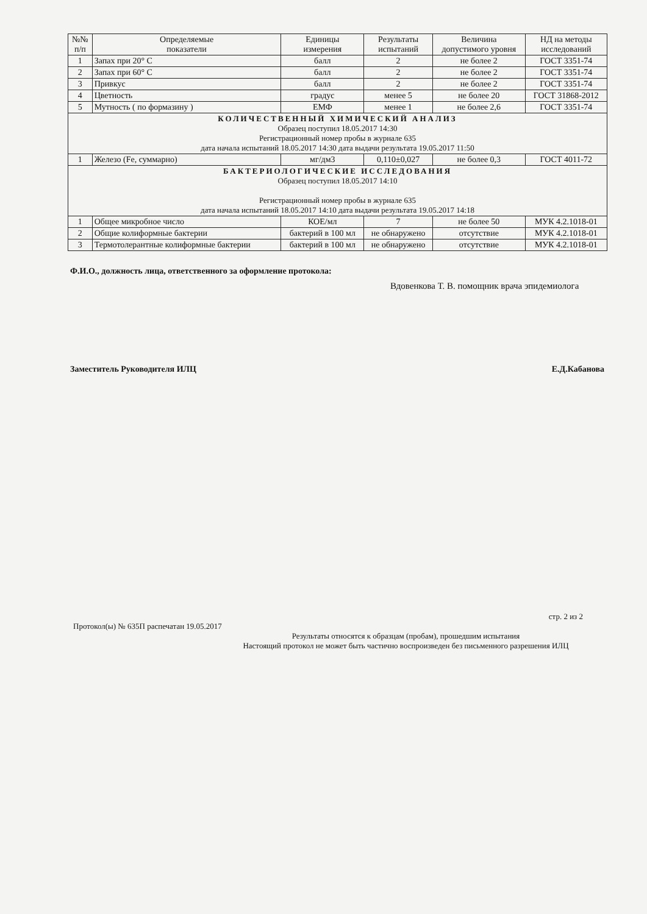| №№ п/п | Определяемые показатели | Единицы измерения | Результаты испытаний | Величина допустимого уровня | НД на методы исследований |
| --- | --- | --- | --- | --- | --- |
| 1 | Запах при 20° С | балл | 2 | не более 2 | ГОСТ 3351-74 |
| 2 | Запах при 60° С | балл | 2 | не более 2 | ГОСТ 3351-74 |
| 3 | Привкус | балл | 2 | не более 2 | ГОСТ 3351-74 |
| 4 | Цветность | градус | менее 5 | не более 20 | ГОСТ 31868-2012 |
| 5 | Мутность ( по формазину ) | ЕМФ | менее 1 | не более 2,6 | ГОСТ 3351-74 |
| КОЛИЧЕСТВЕННЫЙ ХИМИЧЕСКИЙ АНАЛИЗ Образец поступил 18.05.2017 14:30 Регистрационный номер пробы в журнале 635 дата начала испытаний 18.05.2017 14:30 дата выдачи результата 19.05.2017 11:50 | | | | | |
| 1 | Железо (Fe, суммарно) | мг/дм3 | 0,110±0,027 | не более 0,3 | ГОСТ 4011-72 |
| БАКТЕРИОЛОГИЧЕСКИЕ ИССЛЕДОВАНИЯ Образец поступил 18.05.2017 14:10 Регистрационный номер пробы в журнале 635 дата начала испытаний 18.05.2017 14:10 дата выдачи результата 19.05.2017 14:18 | | | | | |
| 1 | Общее микробное число | КОЕ/мл | 7 | не более 50 | МУК 4.2.1018-01 |
| 2 | Общие колиформные бактерии | бактерий в 100 мл | не обнаружено | отсутствие | МУК 4.2.1018-01 |
| 3 | Термотолерантные колиформные бактерии | бактерий в 100 мл | не обнаружено | отсутствие | МУК 4.2.1018-01 |
Ф.И.О., должность лица, ответственного за оформление протокола:
Вдовенкова Т. В. помощник врача эпидемиолога
Заместитель Руководителя ИЛЦ Е.Д.Кабанова
стр. 2 из 2
Протокол(ы) № 635П распечатан 19.05.2017
Результаты относятся к образцам (пробам), прошедшим испытания
Настоящий протокол не может быть частично воспроизведен без письменного разрешения ИЛЦ